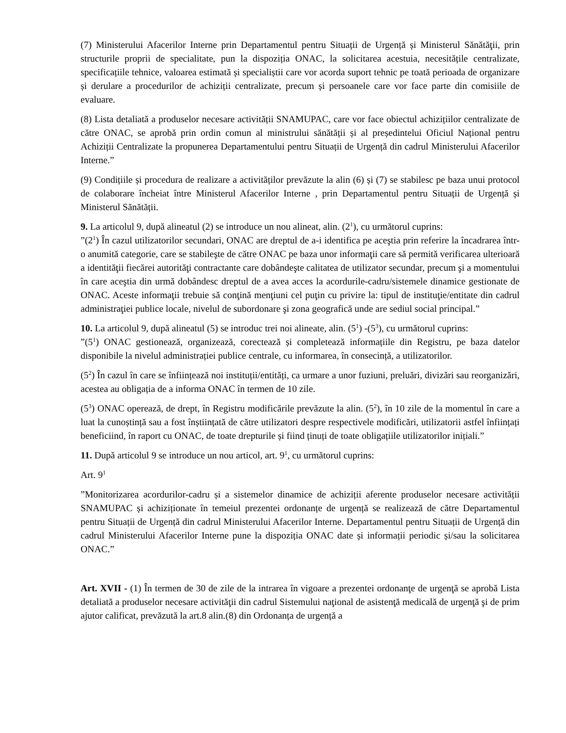(7) Ministerului Afacerilor Interne prin Departamentul pentru Situații de Urgență și Ministerul Sănătăţii, prin structurile proprii de specialitate, pun la dispoziția ONAC, la solicitarea acestuia, necesitățile centralizate, specificațiile tehnice, valoarea estimată și specialiștii care vor acorda suport tehnic pe toată perioada de organizare și derulare a procedurilor de achiziții centralizate, precum și persoanele care vor face parte din comisiile de evaluare.
(8) Lista detaliată a produselor necesare activității SNAMUPAC, care vor face obiectul achizițiilor centralizate de către ONAC, se aprobă prin ordin comun al ministrului sănătății și al președintelui Oficiul Național pentru Achiziții Centralizate la propunerea Departamentului pentru Situații de Urgență din cadrul Ministerului Afacerilor Interne.”
(9) Condițiile și procedura de realizare a activităților prevăzute la alin (6) și (7) se stabilesc pe baza unui protocol de colaborare încheiat între Ministerul Afacerilor Interne , prin Departamentul pentru Situații de Urgență și Ministerul Sănătății.
9. La articolul 9, după alineatul (2) se introduce un nou alineat, alin. (2<sup>1</sup>), cu următorul cuprins:
”(2<sup>1</sup>) În cazul utilizatorilor secundari, ONAC are dreptul de a-i identifica pe aceştia prin referire la încadrarea într-o anumită categorie, care se stabileşte de către ONAC pe baza unor informaţii care să permită verificarea ulterioară a identităţii fiecărei autorităţi contractante care dobândeşte calitatea de utilizator secundar, precum şi a momentului în care aceştia din urmă dobândesc dreptul de a avea acces la acordurile-cadru/sistemele dinamice gestionate de ONAC. Aceste informaţii trebuie să conţină menţiuni cel puţin cu privire la: tipul de instituţie/entitate din cadrul administraţiei publice locale, nivelul de subordonare şi zona geografică unde are sediul social principal.”
10. La articolul 9, după alineatul (5) se introduc trei noi alineate, alin. (5<sup>1</sup>) -(5<sup>3</sup>), cu următorul cuprins:
”(5<sup>1</sup>) ONAC gestionează, organizează, corectează și completează informațiile din Registru, pe baza datelor disponibile la nivelul administrației publice centrale, cu informarea, în consecință, a utilizatorilor.
(5<sup>2</sup>) În cazul în care se înființează noi instituții/entități, ca urmare a unor fuziuni, preluări, divizări sau reorganizări, acestea au obligația de a informa ONAC în termen de 10 zile.
(5<sup>3</sup>) ONAC operează, de drept, în Registru modificările prevăzute la alin. (5<sup>2</sup>), în 10 zile de la momentul în care a luat la cunoștință sau a fost înștiințată de către utilizatori despre respectivele modificări, utilizatorii astfel înființați beneficiind, în raport cu ONAC, de toate drepturile și fiind ținuți de toate obligațiile utilizatorilor inițiali.”
11. După articolul 9 se introduce un nou articol, art. 9<sup>1</sup>, cu următorul cuprins:
Art. 9<sup>1</sup>
”Monitorizarea acordurilor-cadru și a sistemelor dinamice de achiziții aferente produselor necesare activității SNAMUPAC și achiziționate în temeiul prezentei ordonanțe de urgență se realizează de către Departamentul pentru Situații de Urgență din cadrul Ministerului Afacerilor Interne. Departamentul pentru Situații de Urgență din cadrul Ministerului Afacerilor Interne pune la dispoziția ONAC date și informații periodic și/sau la solicitarea ONAC.”
Art. XVII - (1) În termen de 30 de zile de la intrarea în vigoare a prezentei ordonanţe de urgenţă se aprobă Lista detaliată a produselor necesare activităţii din cadrul Sistemului naţional de asistenţă medicală de urgenţă şi de prim ajutor calificat, prevăzută la art.8 alin.(8) din Ordonanța de urgență a